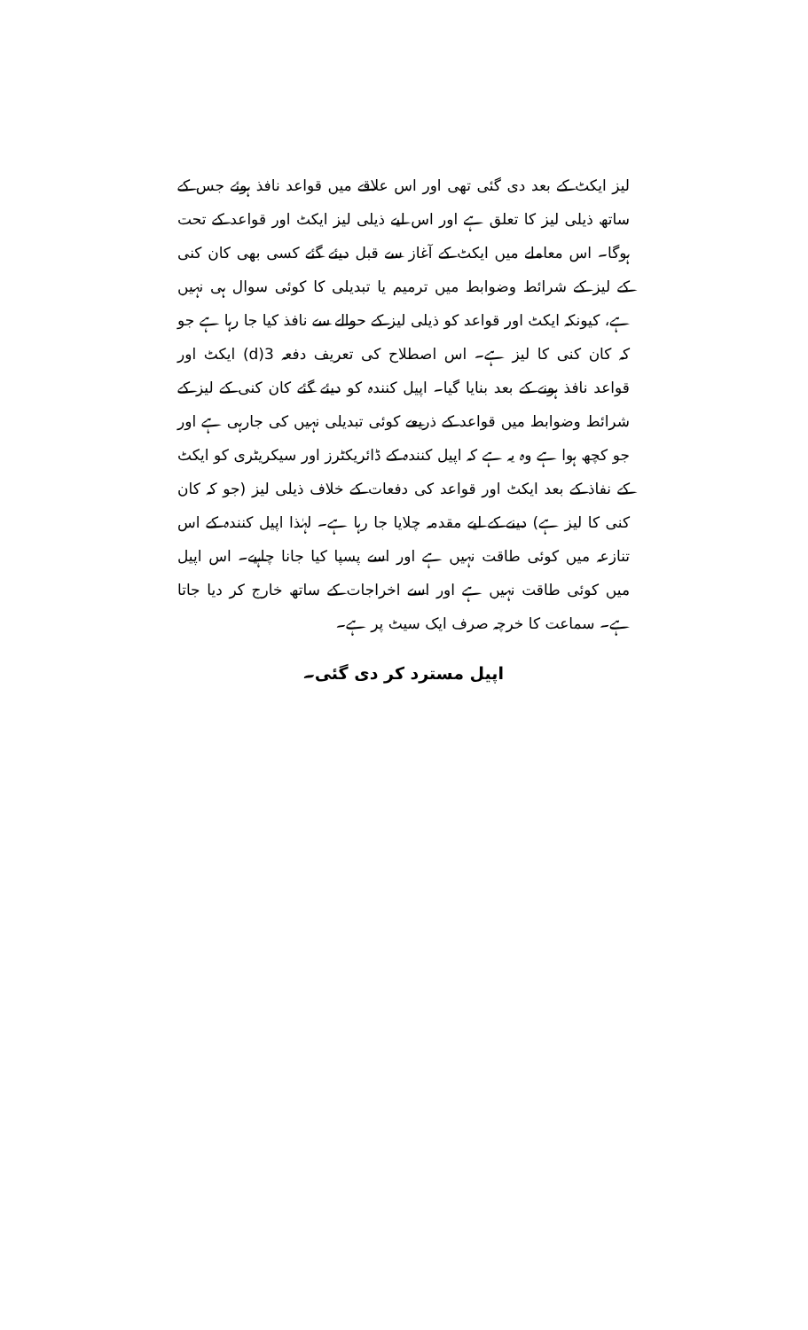لیز ایکٹ کے بعد دی گئی تھی اور اس علاقے میں قواعد نافذ ہوئے جس کے ساتھ ذیلی لیز کا تعلق ہے اور اس لیے ذیلی لیز ایکٹ اور قواعد کے تحت ہوگا۔ اس معاملے میں ایکٹ کے آغاز سے قبل دیئے گئے کسی بھی کان کنی کے لیز کے شرائط وضوابط میں ترمیم یا تبدیلی کا کوئی سوال ہی نہیں ہے، کیونکہ ایکٹ اور قواعد کو ذیلی لیز کے حوالے سے نافذ کیا جا رہا ہے جو کہ کان کنی کا لیز ہے۔ اس اصطلاح کی تعریف دفعہ 3(d) ایکٹ اور قواعد نافذ ہونے کے بعد بنایا گیا۔ اپیل کنندہ کو دیئے گئے کان کنی کے لیز کے شرائط وضوابط میں قواعد کے ذریعے کوئی تبدیلی نہیں کی جارہی ہے اور جو کچھ ہوا ہے وہ یہ ہے کہ اپیل کنندہ کے ڈائریکٹرز اور سیکریٹری کو ایکٹ کے نفاذ کے بعد ایکٹ اور قواعد کی دفعات کے خلاف ذیلی لیز (جو کہ کان کنی کا لیز ہے) دینے کے لیے مقدمہ چلایا جا رہا ہے۔ لہٰذا اپیل کنندہ کے اس تنازعہ میں کوئی طاقت نہیں ہے اور اسے پسپا کیا جانا چاہیے۔ اس اپیل میں کوئی طاقت نہیں ہے اور اسے اخراجات کے ساتھ خارج کر دیا جاتا ہے۔ سماعت کا خرچہ صرف ایک سیٹ پر ہے۔
اپیل مسترد کر دی گئی۔